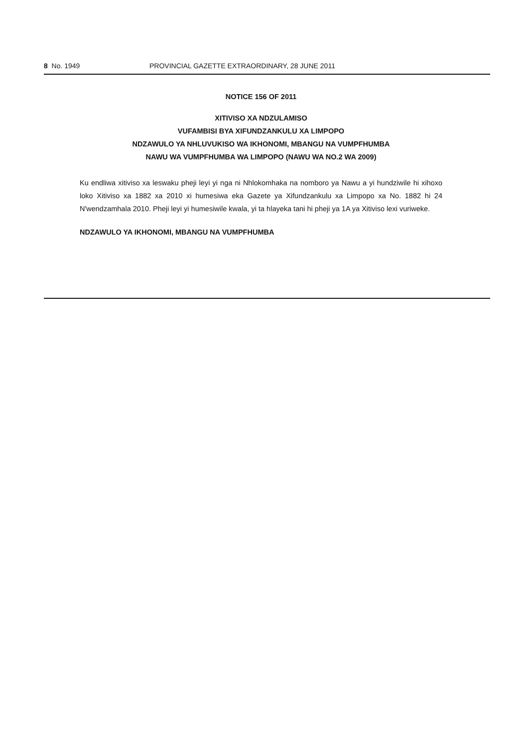8 No. 1949 PROVINCIAL GAZETTE EXTRAORDINARY, 28 JUNE 2011
NOTICE 156 OF 2011
XITIVISO XA NDZULAMISO
VUFAMBISI BYA XIFUNDZANKULU XA LIMPOPO
NDZAWULO YA NHLUVUKISO WA IKHONOMI, MBANGU NA VUMPFHUMBA
NAWU WA VUMPFHUMBA WA LIMPOPO (NAWU WA NO.2 WA 2009)
Ku endliwa xitiviso xa leswaku pheji leyi yi nga ni Nhlokomhaka na nomboro ya Nawu a yi hundziwile hi xihoxo loko Xitiviso xa 1882 xa 2010 xi humesiwa eka Gazete ya Xifundzankulu xa Limpopo xa No. 1882 hi 24 N'wendzamhala 2010. Pheji leyi yi humesiwile kwala, yi ta hlayeka tani hi pheji ya 1A ya Xitiviso lexi vuriweke.
NDZAWULO YA IKHONOMI, MBANGU NA VUMPFHUMBA